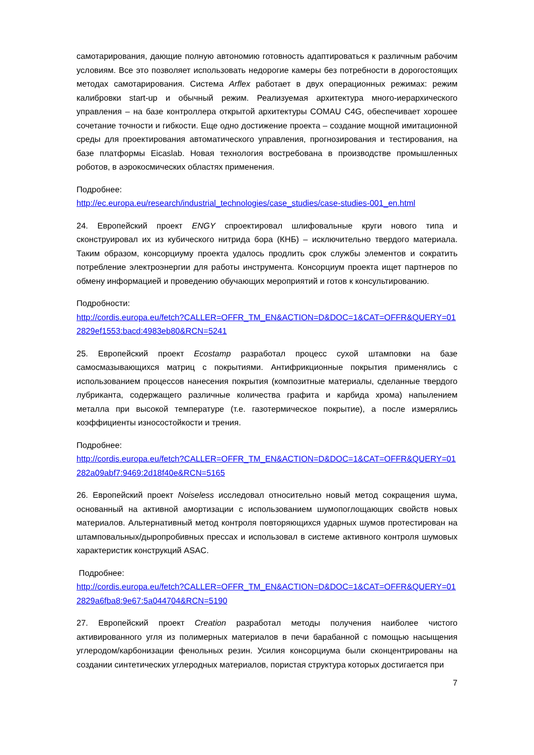самотарирования, дающие полную автономию готовность адаптироваться к различным рабочим условиям. Все это позволяет использовать недорогие камеры без потребности в дорогостоящих методах самотарирования. Система Arflex работает в двух операционных режимах: режим калибровки start-up и обычный режим. Реализуемая архитектура много-иерархического управления – на базе контроллера открытой архитектуры COMAU C4G, обеспечивает хорошее сочетание точности и гибкости. Еще одно достижение проекта – создание мощной имитационной среды для проектирования автоматического управления, прогнозирования и тестирования, на базе платформы Eicaslab. Новая технология востребована в производстве промышленных роботов, в аэрокосмических областях применения.
Подробнее:
http://ec.europa.eu/research/industrial_technologies/case_studies/case-studies-001_en.html
24. Европейский проект ENGY спроектировал шлифовальные круги нового типа и сконструировал их из кубического нитрида бора (КНБ) – исключительно твердого материала. Таким образом, консорциуму проекта удалось продлить срок службы элементов и сократить потребление электроэнергии для работы инструмента. Консорциум проекта ищет партнеров по обмену информацией и проведению обучающих мероприятий и готов к консультированию.
Подробности:
http://cordis.europa.eu/fetch?CALLER=OFFR_TM_EN&ACTION=D&DOC=1&CAT=OFFR&QUERY=012829ef1553:bacd:4983eb80&RCN=5241
25. Европейский проект Ecostamp разработал процесс сухой штамповки на базе самосмазывающихся матриц с покрытиями. Антифрикционные покрытия применялись с использованием процессов нанесения покрытия (композитные материалы, сделанные твердого лубриканта, содержащего различные количества графита и карбида хрома) напылением металла при высокой температуре (т.е. газотермическое покрытие), а после измерялись коэффициенты износостойкости и трения.
Подробнее:
http://cordis.europa.eu/fetch?CALLER=OFFR_TM_EN&ACTION=D&DOC=1&CAT=OFFR&QUERY=01282a09abf7:9469:2d18f40e&RCN=5165
26. Европейский проект Noiseless исследовал относительно новый метод сокращения шума, основанный на активной амортизации с использованием шумопоглощающих свойств новых материалов. Альтернативный метод контроля повторяющихся ударных шумов протестирован на штамповальных/дыропробивных прессах и использовал в системе активного контроля шумовых характеристик конструкций ASAC.
Подробнее:
http://cordis.europa.eu/fetch?CALLER=OFFR_TM_EN&ACTION=D&DOC=1&CAT=OFFR&QUERY=012829a6fba8:9e67:5a044704&RCN=5190
27. Европейский проект Creation разработал методы получения наиболее чистого активированного угля из полимерных материалов в печи барабанной с помощью насыщения углеродом/карбонизации фенольных резин. Усилия консорциума были сконцентрированы на создании синтетических углеродных материалов, пористая структура которых достигается при
7